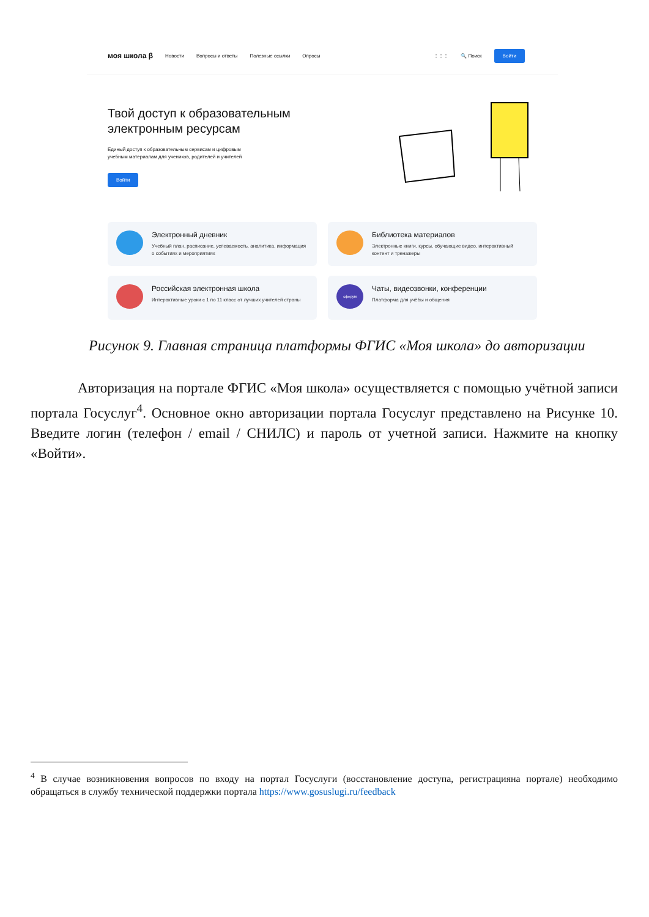моя школа β Новости Вопросы и ответы Полезные ссылки Опросы ⋮⋮⋮ 🔍 Поиск Войти
Твой доступ к образовательным
электронным ресурсам
Единый доступ к образовательным сервисам и цифровым учебным материалам для учеников, родителей и учителей
Войти
Электронный дневник
Учебный план, расписание, успеваемость, аналитика, информация о событиях и мероприятиях
Библиотека материалов
Электронные книги, курсы, обучающие видео, интерактивный контент и тренажеры
Российская электронная школа
Интерактивные уроки с 1 по 11 класс от лучших учителей страны
сферум
Чаты, видеозвонки, конференции
Платформа для учёбы и общения
Рисунок 9. Главная страница платформы ФГИС «Моя школа» до авторизации
Авторизация на портале ФГИС «Моя школа» осуществляется с помощью учётной записи портала Госуслуг<sup>4</sup>. Основное окно авторизации портала Госуслуг представлено на Рисунке 10. Введите логин (телефон / email / СНИЛС) и пароль от учетной записи. Нажмите на кнопку «Войти».
<sup>4</sup> В случае возникновения вопросов по входу на портал Госуслуги (восстановление доступа, регистрацияна портале) необходимо обращаться в службу технической поддержки портала https://www.gosuslugi.ru/feedback